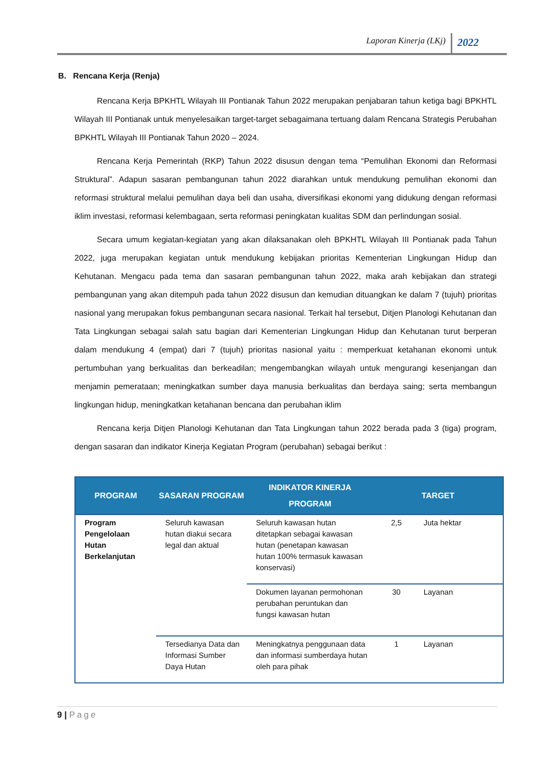Laporan Kinerja (LKj) 2022
B. Rencana Kerja (Renja)
Rencana Kerja BPKHTL Wilayah III Pontianak Tahun 2022 merupakan penjabaran tahun ketiga bagi BPKHTL Wilayah III Pontianak untuk menyelesaikan target-target sebagaimana tertuang dalam Rencana Strategis Perubahan BPKHTL Wilayah III Pontianak Tahun 2020 – 2024.
Rencana Kerja Pemerintah (RKP) Tahun 2022 disusun dengan tema “Pemulihan Ekonomi dan Reformasi Struktural”. Adapun sasaran pembangunan tahun 2022 diarahkan untuk mendukung pemulihan ekonomi dan reformasi struktural melalui pemulihan daya beli dan usaha, diversifikasi ekonomi yang didukung dengan reformasi iklim investasi, reformasi kelembagaan, serta reformasi peningkatan kualitas SDM dan perlindungan sosial.
Secara umum kegiatan-kegiatan yang akan dilaksanakan oleh BPKHTL Wilayah III Pontianak pada Tahun 2022, juga merupakan kegiatan untuk mendukung kebijakan prioritas Kementerian Lingkungan Hidup dan Kehutanan. Mengacu pada tema dan sasaran pembangunan tahun 2022, maka arah kebijakan dan strategi pembangunan yang akan ditempuh pada tahun 2022 disusun dan kemudian dituangkan ke dalam 7 (tujuh) prioritas nasional yang merupakan fokus pembangunan secara nasional. Terkait hal tersebut, Ditjen Planologi Kehutanan dan Tata Lingkungan sebagai salah satu bagian dari Kementerian Lingkungan Hidup dan Kehutanan turut berperan dalam mendukung 4 (empat) dari 7 (tujuh) prioritas nasional yaitu : memperkuat ketahanan ekonomi untuk pertumbuhan yang berkualitas dan berkeadilan; mengembangkan wilayah untuk mengurangi kesenjangan dan menjamin pemerataan; meningkatkan sumber daya manusia berkualitas dan berdaya saing; serta membangun lingkungan hidup, meningkatkan ketahanan bencana dan perubahan iklim
Rencana kerja Ditjen Planologi Kehutanan dan Tata Lingkungan tahun 2022 berada pada 3 (tiga) program, dengan sasaran dan indikator Kinerja Kegiatan Program (perubahan) sebagai berikut :
| PROGRAM | SASARAN PROGRAM | INDIKATOR KINERJA PROGRAM | TARGET | |
| --- | --- | --- | --- | --- |
| Program Pengelolaan Hutan Berkelanjutan | Seluruh kawasan hutan diakui secara legal dan aktual | Seluruh kawasan hutan ditetapkan sebagai kawasan hutan (penetapan kawasan hutan 100% termasuk kawasan konservasi) | 2,5 | Juta hektar |
| | | Dokumen layanan permohonan perubahan peruntukan dan fungsi kawasan hutan | 30 | Layanan |
| | Tersedianya Data dan Informasi Sumber Daya Hutan | Meningkatnya penggunaan data dan informasi sumberdaya hutan oleh para pihak | 1 | Layanan |
9 | Page